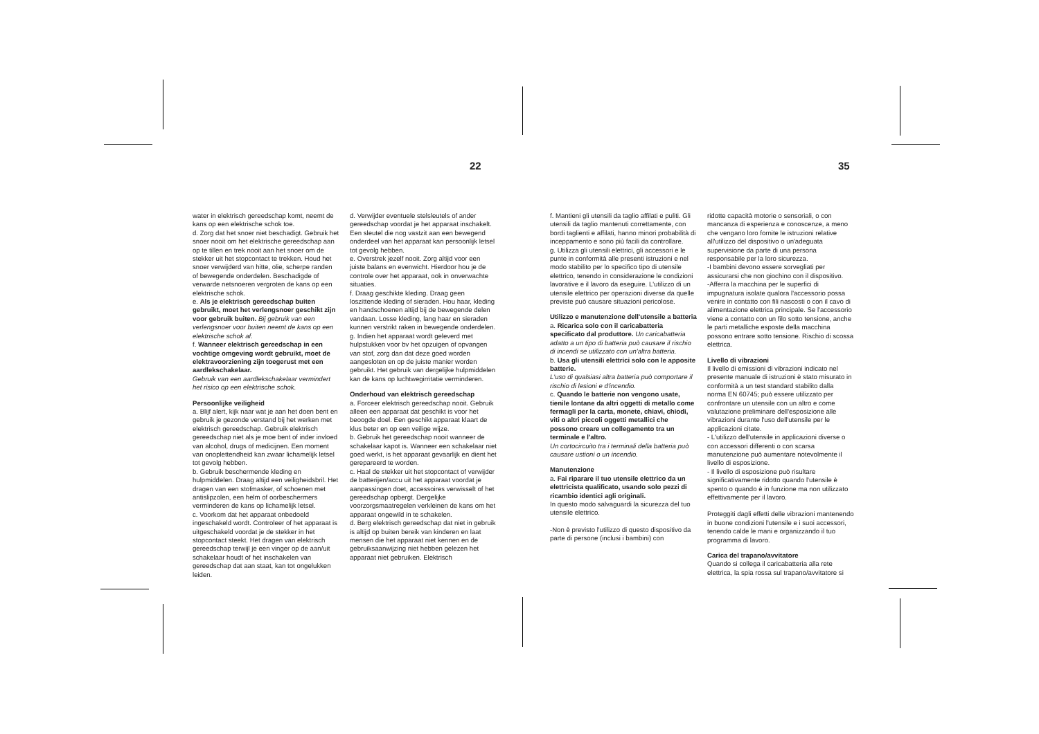22 35
water in elektrisch gereedschap komt, neemt de kans op een elektrische schok toe.
d. Zorg dat het snoer niet beschadigt. Gebruik het snoer nooit om het elektrische gereedschap aan op te tillen en trek nooit aan het snoer om de stekker uit het stopcontact te trekken. Houd het snoer verwijderd van hitte, olie, scherpe randen of bewegende onderdelen. Beschadigde of verwarde netsnoeren vergroten de kans op een elektrische schok.
e. Als je elektrisch gereedschap buiten gebruikt, moet het verlengsnoer geschikt zijn voor gebruik buiten. Bij gebruik van een verlengsnoer voor buiten neemt de kans op een elektrische schok af.
f. Wanneer elektrisch gereedschap in een vochtige omgeving wordt gebruikt, moet de elektravoorziening zijn toegerust met een aardlekschakelaar.
Gebruik van een aardlekschakelaar vermindert het risico op een elektrische schok.
Persoonlijke veiligheid
a. Blijf alert, kijk naar wat je aan het doen bent en gebruik je gezonde verstand bij het werken met elektrisch gereedschap. Gebruik elektrisch gereedschap niet als je moe bent of inder invloed van alcohol, drugs of medicijnen. Een moment van onoplettendheid kan zwaar lichamelijk letsel tot gevolg hebben.
b. Gebruik beschermende kleding en hulpmiddelen. Draag altijd een veiligheidsbril. Het dragen van een stofmasker, of schoenen met antislipzolen, een helm of oorbeschermers verminderen de kans op lichamelijk letsel.
c. Voorkom dat het apparaat onbedoeld ingeschakeld wordt. Controleer of het apparaat is uitgeschakeld voordat je de stekker in het stopcontact steekt. Het dragen van elektrisch gereedschap terwijl je een vinger op de aan/uit schakelaar houdt of het inschakelen van gereedschap dat aan staat, kan tot ongelukken leiden.
d. Verwijder eventuele stelsleutels of ander gereedschap voordat je het apparaat inschakelt. Een sleutel die nog vastzit aan een bewegend onderdeel van het apparaat kan persoonlijk letsel tot gevolg hebben.
e. Overstrek jezelf nooit. Zorg altijd voor een juiste balans en evenwicht. Hierdoor hou je de controle over het apparaat, ook in onverwachte situaties.
f. Draag geschikte kleding. Draag geen loszittende kleding of sieraden. Hou haar, kleding en handschoenen altijd bij de bewegende delen vandaan. Losse kleding, lang haar en sieraden kunnen verstrikt raken in bewegende onderdelen.
g. Indien het apparaat wordt geleverd met hulpstukken voor bv het opzuigen of opvangen van stof, zorg dan dat deze goed worden aangesloten en op de juiste manier worden gebruikt. Het gebruik van dergelijke hulpmiddelen kan de kans op luchtwegirritatie verminderen.
Onderhoud van elektrisch gereedschap
a. Forceer elektrisch gereedschap nooit. Gebruik alleen een apparaat dat geschikt is voor het beoogde doel. Een geschikt apparaat klaart de klus beter en op een veilige wijze.
b. Gebruik het gereedschap nooit wanneer de schakelaar kapot is. Wanneer een schakelaar niet goed werkt, is het apparaat gevaarlijk en dient het gerepareerd te worden.
c. Haal de stekker uit het stopcontact of verwijder de batterijen/accu uit het apparaat voordat je aanpassingen doet, accessoires verwisselt of het gereedschap opbergt. Dergelijke voorzorgsmaatregelen verkleinen de kans om het apparaat ongewild in te schakelen.
d. Berg elektrisch gereedschap dat niet in gebruik is altijd op buiten bereik van kinderen en laat mensen die het apparaat niet kennen en de gebruiksaanwijzing niet hebben gelezen het apparaat niet gebruiken. Elektrisch
f. Mantieni gli utensili da taglio affilati e puliti. Gli utensili da taglio mantenuti correttamente, con bordi taglienti e affilati, hanno minori probabilità di inceppamento e sono più facili da controllare.
g. Utilizza gli utensili elettrici, gli accessori e le punte in conformità alle presenti istruzioni e nel modo stabilito per lo specifico tipo di utensile elettrico, tenendo in considerazione le condizioni lavorative e il lavoro da eseguire. L'utilizzo di un utensile elettrico per operazioni diverse da quelle previste può causare situazioni pericolose.
Utilizzo e manutenzione dell'utensile a batteria
a. Ricarica solo con il caricabatteria specificato dal produttore. Un caricabatteria adatto a un tipo di batteria può causare il rischio di incendi se utilizzato con un'altra batteria.
b. Usa gli utensili elettrici solo con le apposite batterie.
L'uso di qualsiasi altra batteria può comportare il rischio di lesioni e d'incendio.
c. Quando le batterie non vengono usate, tienile lontane da altri oggetti di metallo come fermagli per la carta, monete, chiavi, chiodi, viti o altri piccoli oggetti metallici che possono creare un collegamento tra un terminale e l'altro.
Un cortocircuito tra i terminali della batteria può causare ustioni o un incendio.
Manutenzione
a. Fai riparare il tuo utensile elettrico da un elettricista qualificato, usando solo pezzi di ricambio identici agli originali.
In questo modo salvaguardi la sicurezza del tuo utensile elettrico.
-Non è previsto l'utilizzo di questo dispositivo da parte di persone (inclusi i bambini) con
ridotte capacità motorie o sensoriali, o con mancanza di esperienza e conoscenze, a meno che vengano loro fornite le istruzioni relative all'utilizzo del dispositivo o un'adeguata supervisione da parte di una persona responsabile per la loro sicurezza.
-I bambini devono essere sorvegliati per assicurarsi che non giochino con il dispositivo.
-Afferra la macchina per le superfici di impugnatura isolate qualora l'accessorio possa venire in contatto con fili nascosti o con il cavo di alimentazione elettrica principale. Se l'accessorio viene a contatto con un filo sotto tensione, anche le parti metalliche esposte della macchina possono entrare sotto tensione. Rischio di scossa elettrica.
Livello di vibrazioni
Il livello di emissioni di vibrazioni indicato nel presente manuale di istruzioni è stato misurato in conformità a un test standard stabilito dalla norma EN 60745; può essere utilizzato per confrontare un utensile con un altro e come valutazione preliminare dell'esposizione alle vibrazioni durante l'uso dell'utensile per le applicazioni citate.
- L'utilizzo dell'utensile in applicazioni diverse o con accessori differenti o con scarsa manutenzione può aumentare notevolmente il livello di esposizione.
- Il livello di esposizione può risultare significativamente ridotto quando l'utensile è spento o quando è in funzione ma non utilizzato effettivamente per il lavoro.
Proteggiti dagli effetti delle vibrazioni mantenendo in buone condizioni l'utensile e i suoi accessori, tenendo calde le mani e organizzando il tuo programma di lavoro.
Carica del trapano/avvitatore
Quando si collega il caricabatteria alla rete elettrica, la spia rossa sul trapano/avvitatore si